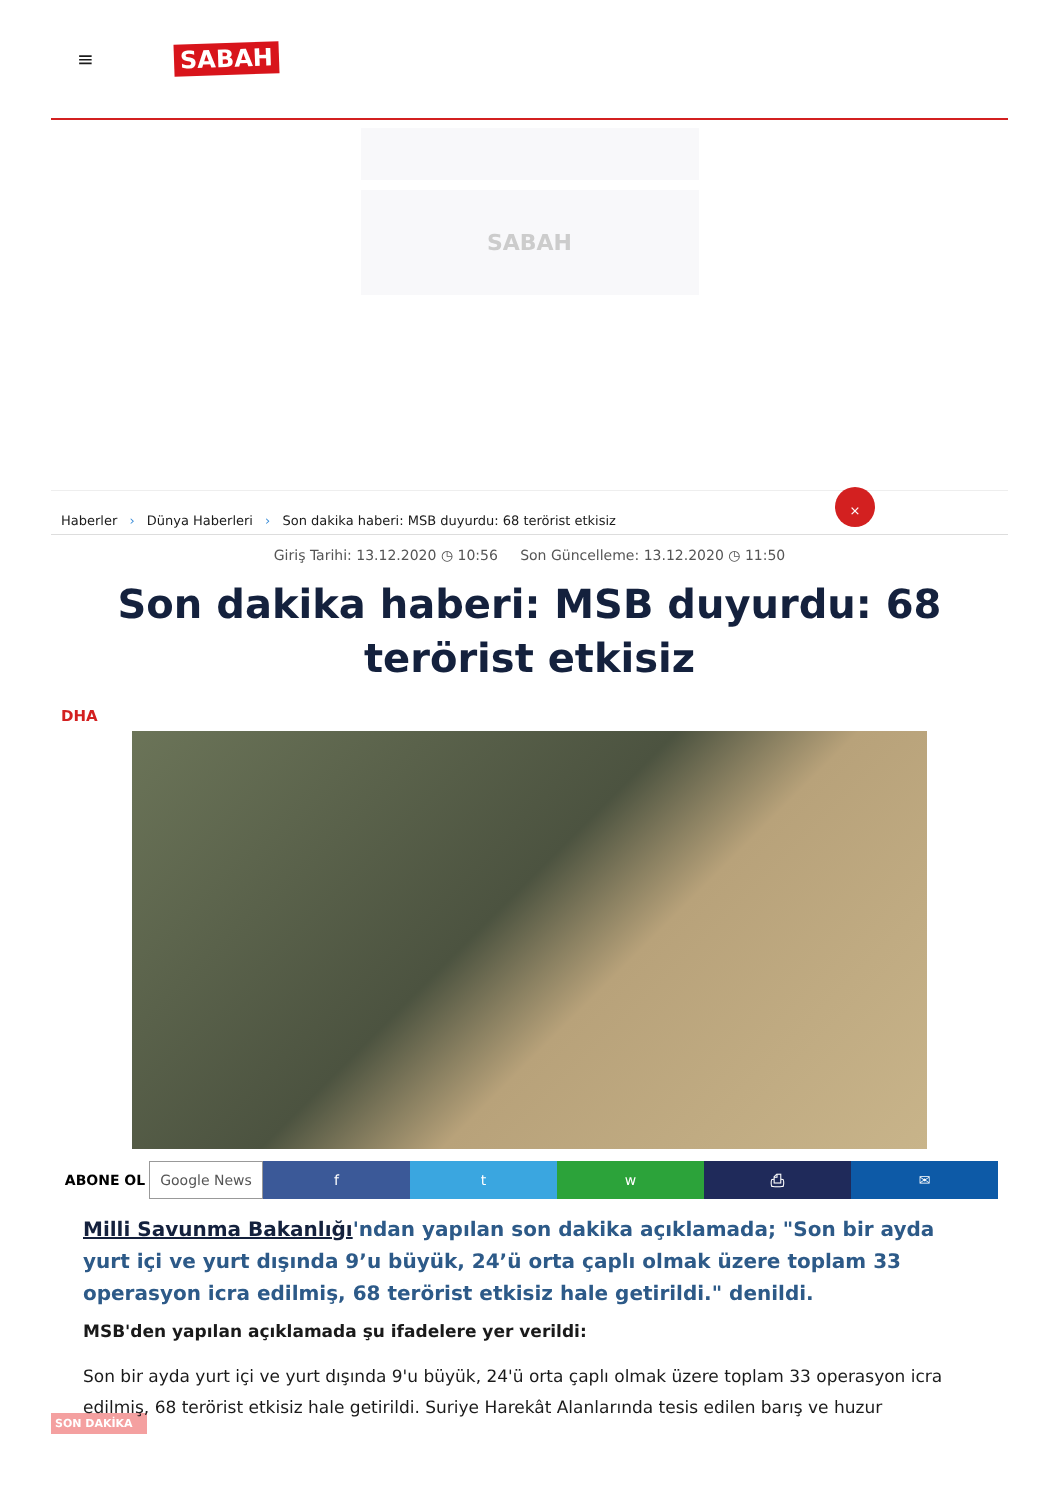≡ SABAH
SABAH
Haberler › Dünya Haberleri › Son dakika haberi: MSB duyurdu: 68 terörist etkisiz
×
Giriş Tarihi: 13.12.2020 ◷ 10:56 Son Güncelleme: 13.12.2020 ◷ 11:50
Son dakika haberi: MSB duyurdu: 68 terörist etkisiz
DHA
ABONE OL Google News f t w ⎙ ✉
Milli Savunma Bakanlığı'ndan yapılan son dakika açıklamada; "Son bir ayda yurt içi ve yurt dışında 9’u büyük, 24’ü orta çaplı olmak üzere toplam 33 operasyon icra edilmiş, 68 terörist etkisiz hale getirildi." denildi.
MSB'den yapılan açıklamada şu ifadelere yer verildi:
Son bir ayda yurt içi ve yurt dışında 9'u büyük, 24'ü orta çaplı olmak üzere toplam 33 operasyon icra edilmiş, 68 terörist etkisiz hale getirildi. Suriye Harekât Alanlarında tesis edilen barış ve huzur
SON DAKİKA